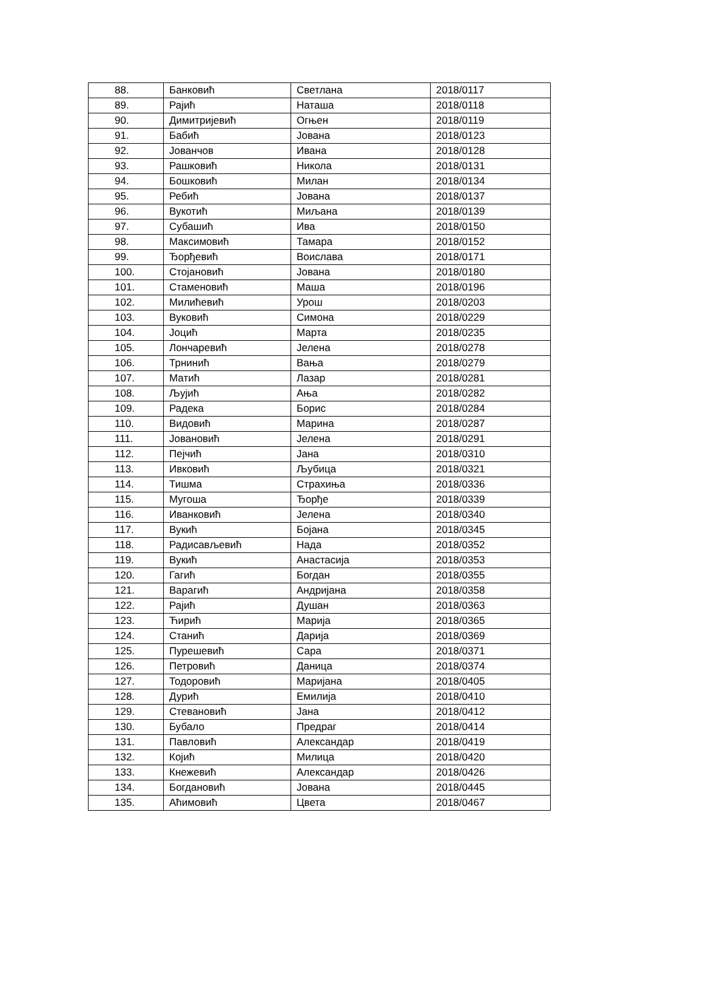| 88. | Банковић | Светлана | 2018/0117 |
| 89. | Рајић | Наташа | 2018/0118 |
| 90. | Димитријевић | Огњен | 2018/0119 |
| 91. | Бабић | Јована | 2018/0123 |
| 92. | Јованчов | Ивана | 2018/0128 |
| 93. | Рашковић | Никола | 2018/0131 |
| 94. | Бошковић | Милан | 2018/0134 |
| 95. | Ребић | Јована | 2018/0137 |
| 96. | Вукотић | Миљана | 2018/0139 |
| 97. | Субашић | Ива | 2018/0150 |
| 98. | Максимовић | Тамара | 2018/0152 |
| 99. | Ђорђевић | Воислава | 2018/0171 |
| 100. | Стојановић | Јована | 2018/0180 |
| 101. | Стаменовић | Маша | 2018/0196 |
| 102. | Милићевић | Урош | 2018/0203 |
| 103. | Вуковић | Симона | 2018/0229 |
| 104. | Јоцић | Марта | 2018/0235 |
| 105. | Лончаревић | Јелена | 2018/0278 |
| 106. | Трнинић | Вања | 2018/0279 |
| 107. | Матић | Лазар | 2018/0281 |
| 108. | Љујић | Ања | 2018/0282 |
| 109. | Радека | Борис | 2018/0284 |
| 110. | Видовић | Марина | 2018/0287 |
| 111. | Јовановић | Јелена | 2018/0291 |
| 112. | Пејчић | Јана | 2018/0310 |
| 113. | Ивковић | Љубица | 2018/0321 |
| 114. | Тишма | Страхиња | 2018/0336 |
| 115. | Мугоша | Ђорђе | 2018/0339 |
| 116. | Иванковић | Јелена | 2018/0340 |
| 117. | Вукић | Бојана | 2018/0345 |
| 118. | Радисављевић | Нада | 2018/0352 |
| 119. | Вукић | Анастасија | 2018/0353 |
| 120. | Гагић | Богдан | 2018/0355 |
| 121. | Варагић | Андријана | 2018/0358 |
| 122. | Рајић | Душан | 2018/0363 |
| 123. | Ћирић | Марија | 2018/0365 |
| 124. | Станић | Дарија | 2018/0369 |
| 125. | Пурешевић | Сара | 2018/0371 |
| 126. | Петровић | Даница | 2018/0374 |
| 127. | Тодоровић | Маријана | 2018/0405 |
| 128. | Дурић | Емилија | 2018/0410 |
| 129. | Стевановић | Јана | 2018/0412 |
| 130. | Бубало | Предраг | 2018/0414 |
| 131. | Павловић | Александар | 2018/0419 |
| 132. | Којић | Милица | 2018/0420 |
| 133. | Кнежевић | Александар | 2018/0426 |
| 134. | Богдановић | Јована | 2018/0445 |
| 135. | Аћимовић | Цвета | 2018/0467 |